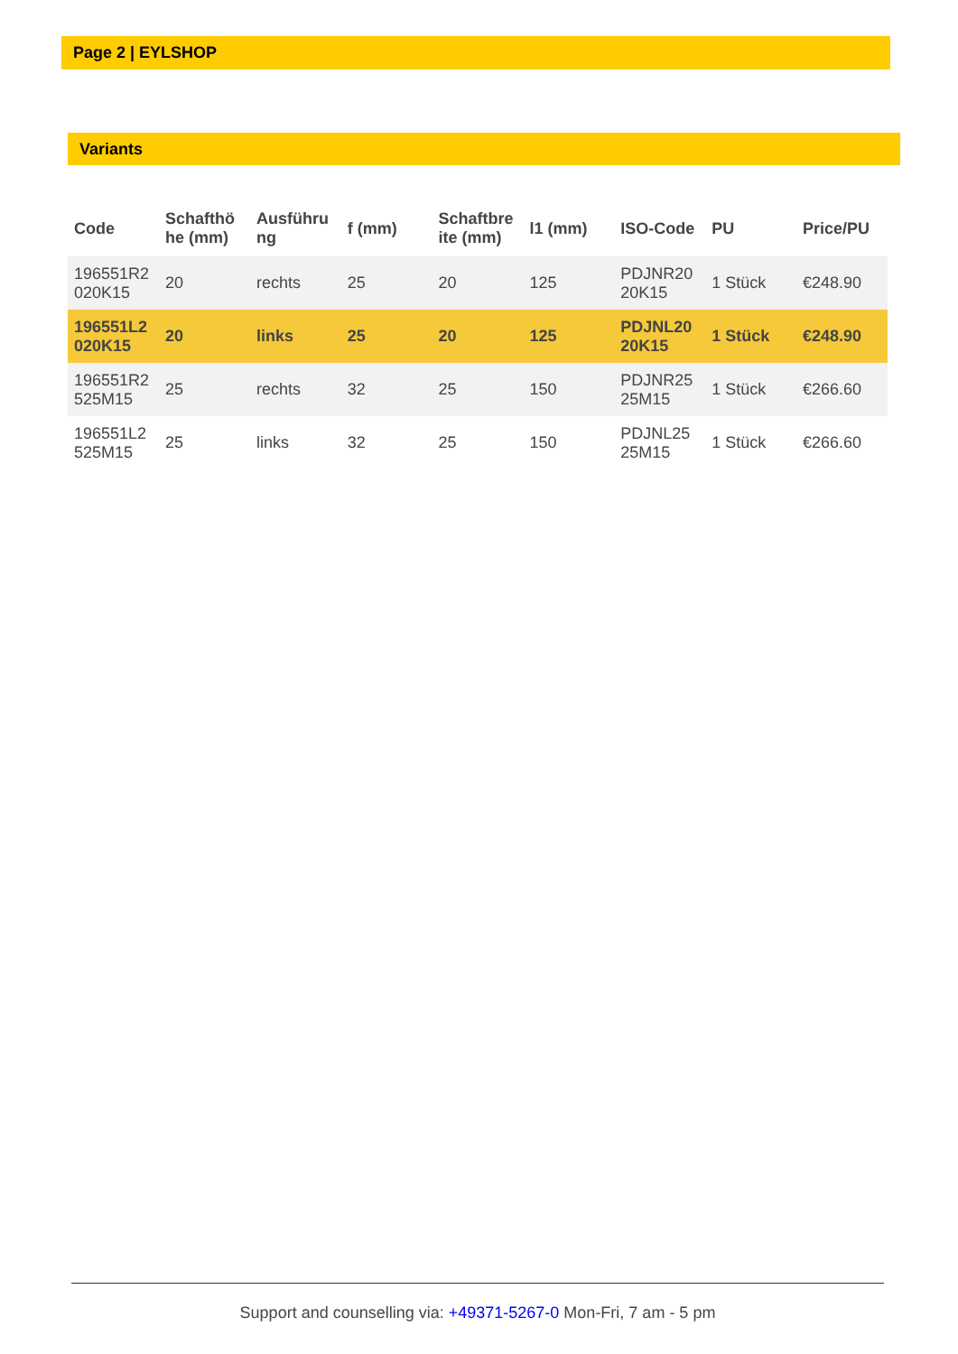Page 2 | EYLSHOP
Variants
| Code | Schafthö he (mm) | Ausführu ng | f (mm) | Schaftbre ite (mm) | l1 (mm) | ISO-Code | PU | Price/PU |
| --- | --- | --- | --- | --- | --- | --- | --- | --- |
| 196551R2 020K15 | 20 | rechts | 25 | 20 | 125 | PDJNR20 20K15 | 1 Stück | €248.90 |
| 196551L2 020K15 | 20 | links | 25 | 20 | 125 | PDJNL20 20K15 | 1 Stück | €248.90 |
| 196551R2 525M15 | 25 | rechts | 32 | 25 | 150 | PDJNR25 25M15 | 1 Stück | €266.60 |
| 196551L2 525M15 | 25 | links | 32 | 25 | 150 | PDJNL25 25M15 | 1 Stück | €266.60 |
Support and counselling via: +49371-5267-0 Mon-Fri, 7 am - 5 pm